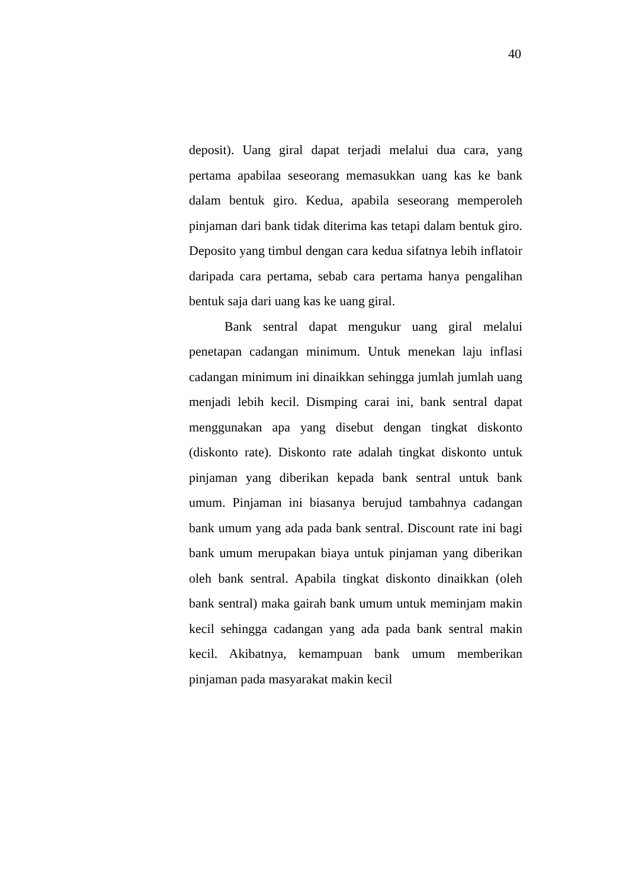40
deposit). Uang giral dapat terjadi melalui dua cara, yang pertama apabilaa seseorang memasukkan uang kas ke bank dalam bentuk giro. Kedua, apabila seseorang memperoleh pinjaman dari bank tidak diterima kas tetapi dalam bentuk giro. Deposito yang timbul dengan cara kedua sifatnya lebih inflatoir daripada cara pertama, sebab cara pertama hanya pengalihan bentuk saja dari uang kas ke uang giral.
Bank sentral dapat mengukur uang giral melalui penetapan cadangan minimum. Untuk menekan laju inflasi cadangan minimum ini dinaikkan sehingga jumlah jumlah uang menjadi lebih kecil. Dismping carai ini, bank sentral dapat menggunakan apa yang disebut dengan tingkat diskonto (diskonto rate). Diskonto rate adalah tingkat diskonto untuk pinjaman yang diberikan kepada bank sentral untuk bank umum. Pinjaman ini biasanya berujud tambahnya cadangan bank umum yang ada pada bank sentral. Discount rate ini bagi bank umum merupakan biaya untuk pinjaman yang diberikan oleh bank sentral. Apabila tingkat diskonto dinaikkan (oleh bank sentral) maka gairah bank umum untuk meminjam makin kecil sehingga cadangan yang ada pada bank sentral makin kecil. Akibatnya, kemampuan bank umum memberikan pinjaman pada masyarakat makin kecil